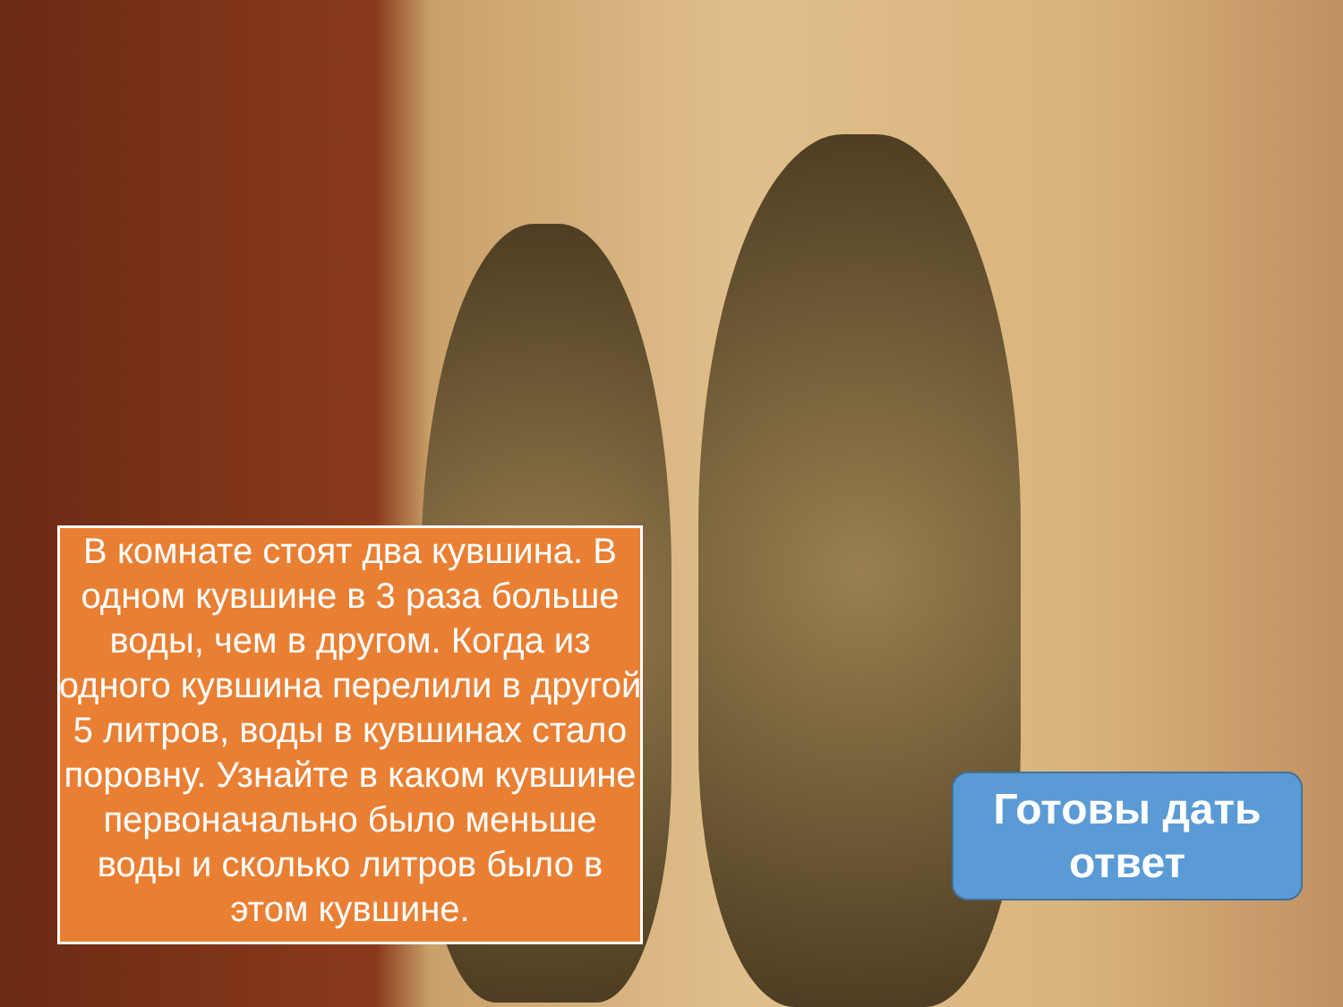В комнате стоят два кувшина. В одном кувшине в 3 раза больше воды, чем в другом. Когда из одного кувшина перелили в другой 5 литров, воды в кувшинах стало поровну. Узнайте в каком кувшине первоначально было меньше воды и сколько литров было в этом кувшине.
Готовы дать
ответ